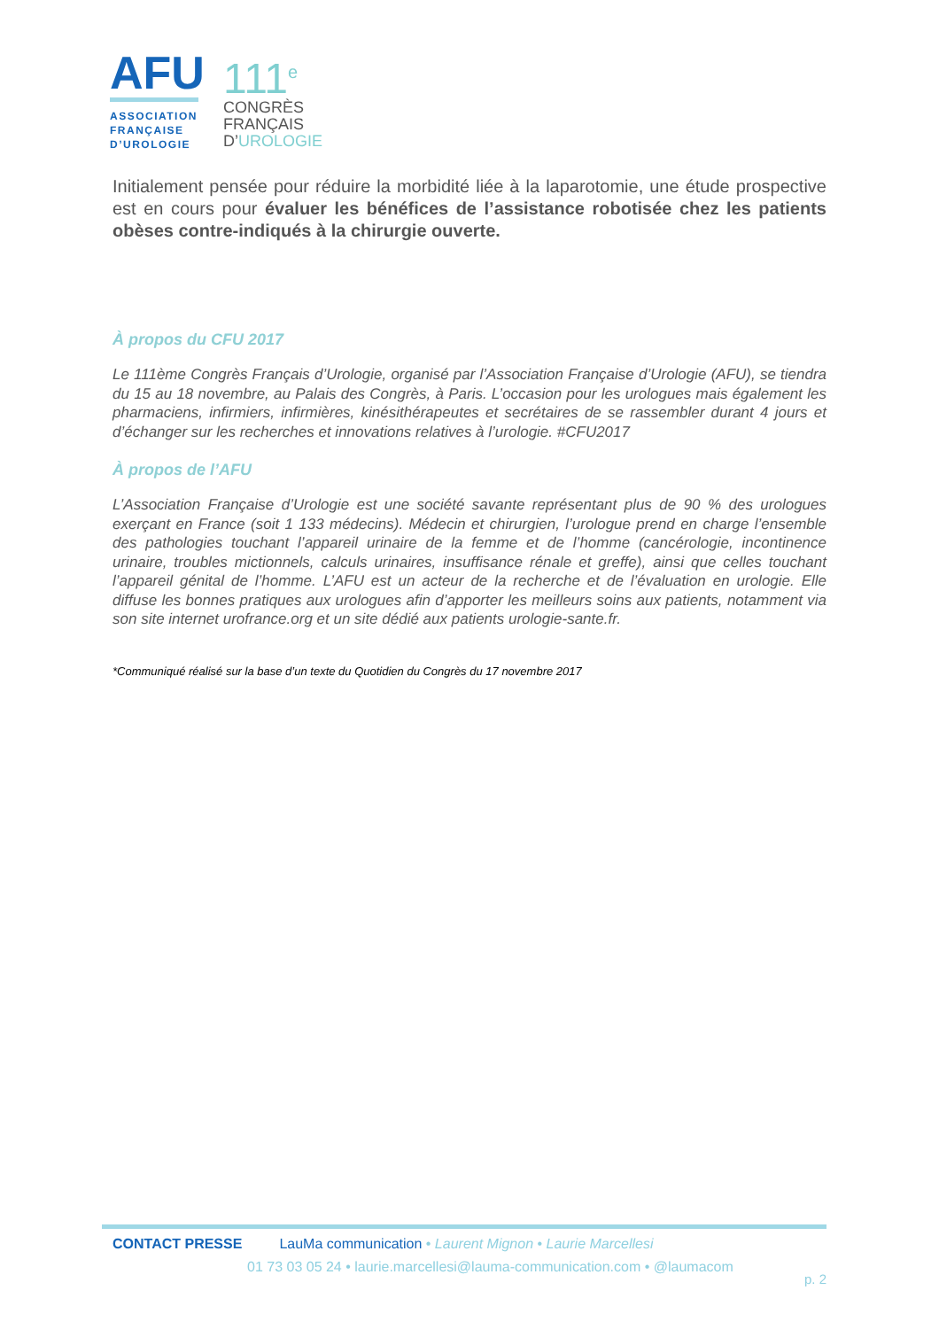AFU
ASSOCIATION
FRANÇAISE
D’UROLOGIE
111<sup>e</sup>
CONGRÈS
FRANÇAIS
D’UROLOGIE
Initialement pensée pour réduire la morbidité liée à la laparotomie, une étude prospective est en cours pour évaluer les bénéfices de l’assistance robotisée chez les patients obèses contre-indiqués à la chirurgie ouverte.
À propos du CFU 2017
Le 111ème Congrès Français d’Urologie, organisé par l’Association Française d’Urologie (AFU), se tiendra du 15 au 18 novembre, au Palais des Congrès, à Paris. L’occasion pour les urologues mais également les pharmaciens, infirmiers, infirmières, kinésithérapeutes et secrétaires de se rassembler durant 4 jours et d’échanger sur les recherches et innovations relatives à l’urologie. #CFU2017
À propos de l’AFU
L’Association Française d’Urologie est une société savante représentant plus de 90 % des urologues exerçant en France (soit 1 133 médecins). Médecin et chirurgien, l’urologue prend en charge l’ensemble des pathologies touchant l’appareil urinaire de la femme et de l’homme (cancérologie, incontinence urinaire, troubles mictionnels, calculs urinaires, insuffisance rénale et greffe), ainsi que celles touchant l’appareil génital de l’homme. L’AFU est un acteur de la recherche et de l’évaluation en urologie. Elle diffuse les bonnes pratiques aux urologues afin d’apporter les meilleurs soins aux patients, notamment via son site internet urofrance.org et un site dédié aux patients urologie-sante.fr.
*Communiqué réalisé sur la base d’un texte du Quotidien du Congrès du 17 novembre 2017
CONTACT PRESSE LauMa communication • Laurent Mignon • Laurie Marcellesi
01 73 03 05 24 • laurie.marcellesi@lauma-communication.com • @laumacom
p. 2